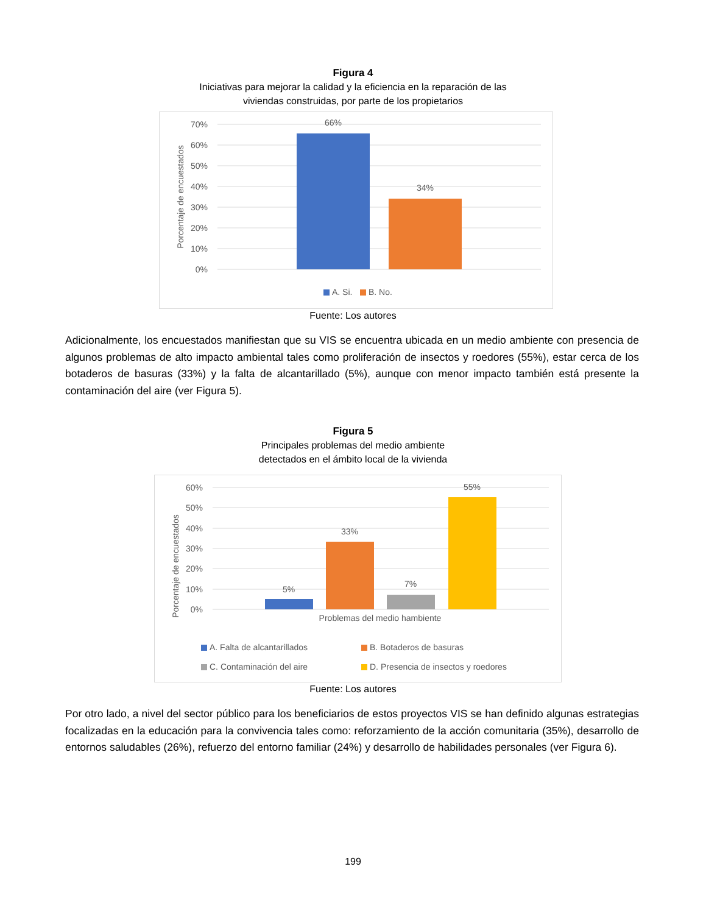Figura 4
Iniciativas para mejorar la calidad y la eficiencia en la reparación de las
viviendas construidas, por parte de los propietarios
70%
60%
50%
40%
30%
20%
10%
0%
Porcentaje de encuestados
66%
34%
A. Si.
B. No.
Fuente: Los autores
Adicionalmente, los encuestados manifiestan que su VIS se encuentra ubicada en un medio ambiente con presencia de algunos problemas de alto impacto ambiental tales como proliferación de insectos y roedores (55%), estar cerca de los botaderos de basuras (33%) y la falta de alcantarillado (5%), aunque con menor impacto también está presente la contaminación del aire (ver Figura 5).
Figura 5
Principales problemas del medio ambiente
detectados en el ámbito local de la vivienda
60%
50%
40%
30%
20%
10%
0%
Porcentaje de encuestados
5%
33%
7%
55%
Problemas del medio hambiente
A. Falta de alcantarillados
B. Botaderos de basuras
C. Contaminación del aire
D. Presencia de insectos y roedores
Fuente: Los autores
Por otro lado, a nivel del sector público para los beneficiarios de estos proyectos VIS se han definido algunas estrategias focalizadas en la educación para la convivencia tales como: reforzamiento de la acción comunitaria (35%), desarrollo de entornos saludables (26%), refuerzo del entorno familiar (24%) y desarrollo de habilidades personales (ver Figura 6).
199